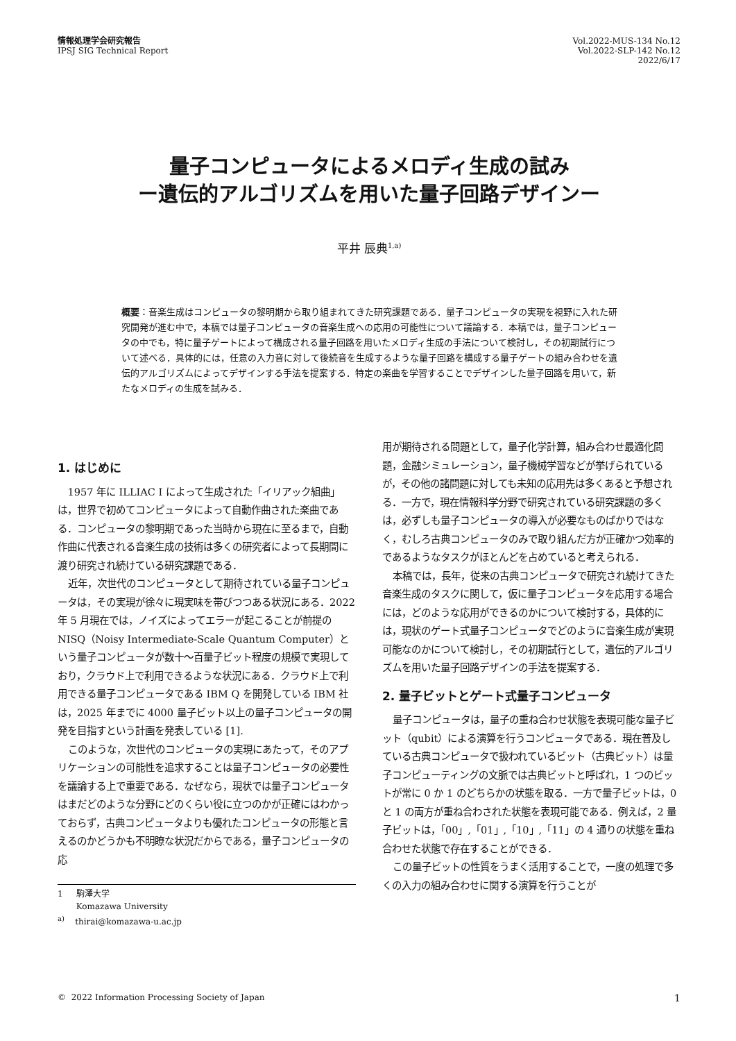情報処理学会研究報告
IPSJ SIG Technical Report
Vol.2022-MUS-134 No.12
Vol.2022-SLP-142 No.12
2022/6/17
量子コンピュータによるメロディ生成の試み
ー遺伝的アルゴリズムを用いた量子回路デザインー
平井 辰典<sup>1,a)</sup>
概要：音楽生成はコンピュータの黎明期から取り組まれてきた研究課題である．量子コンピュータの実現を視野に入れた研究開発が進む中で，本稿では量子コンピュータの音楽生成への応用の可能性について議論する．本稿では，量子コンピュータの中でも，特に量子ゲートによって構成される量子回路を用いたメロディ生成の手法について検討し，その初期試行について述べる．具体的には，任意の入力音に対して後続音を生成するような量子回路を構成する量子ゲートの組み合わせを遺伝的アルゴリズムによってデザインする手法を提案する．特定の楽曲を学習することでデザインした量子回路を用いて，新たなメロディの生成を試みる．
1. はじめに
1957 年に ILLIAC I によって生成された「イリアック組曲」は，世界で初めてコンピュータによって自動作曲された楽曲である．コンピュータの黎明期であった当時から現在に至るまで，自動作曲に代表される音楽生成の技術は多くの研究者によって長期間に渡り研究され続けている研究課題である．
近年，次世代のコンピュータとして期待されている量子コンピュータは，その実現が徐々に現実味を帯びつつある状況にある．2022 年 5 月現在では，ノイズによってエラーが起こることが前提の NISQ（Noisy Intermediate-Scale Quantum Computer）という量子コンピュータが数十〜百量子ビット程度の規模で実現しており，クラウド上で利用できるような状況にある．クラウド上で利用できる量子コンピュータである IBM Q を開発している IBM 社は，2025 年までに 4000 量子ビット以上の量子コンピュータの開発を目指すという計画を発表している [1].
このような，次世代のコンピュータの実現にあたって，そのアプリケーションの可能性を追求することは量子コンピュータの必要性を議論する上で重要である．なぜなら，現状では量子コンピュータはまだどのような分野にどのくらい役に立つのかが正確にはわかっておらず，古典コンピュータよりも優れたコンピュータの形態と言えるのかどうかも不明瞭な状況だからである，量子コンピュータの応
1 駒澤大学
Komazawa University
<sup>a)</sup> thirai@komazawa-u.ac.jp
用が期待される問題として，量子化学計算，組み合わせ最適化問題，金融シミュレーション，量子機械学習などが挙げられているが，その他の諸問題に対しても未知の応用先は多くあると予想される．一方で，現在情報科学分野で研究されている研究課題の多くは，必ずしも量子コンピュータの導入が必要なものばかりではなく，むしろ古典コンピュータのみで取り組んだ方が正確かつ効率的であるようなタスクがほとんどを占めていると考えられる．
本稿では，長年，従来の古典コンピュータで研究され続けてきた音楽生成のタスクに関して，仮に量子コンピュータを応用する場合には，どのような応用ができるのかについて検討する，具体的には，現状のゲート式量子コンピュータでどのように音楽生成が実現可能なのかについて検討し，その初期試行として，遺伝的アルゴリズムを用いた量子回路デザインの手法を提案する．
2. 量子ビットとゲート式量子コンピュータ
量子コンピュータは，量子の重ね合わせ状態を表現可能な量子ビット（qubit）による演算を行うコンピュータである．現在普及している古典コンピュータで扱われているビット（古典ビット）は量子コンピューティングの文脈では古典ビットと呼ばれ，1 つのビットが常に 0 か 1 のどちらかの状態を取る．一方で量子ビットは，0 と 1 の両方が重ね合わされた状態を表現可能である．例えば，2 量子ビットは，「00」,「01」,「10」,「11」の 4 通りの状態を重ね合わせた状態で存在することができる．
この量子ビットの性質をうまく活用することで，一度の処理で多くの入力の組み合わせに関する演算を行うことが
© 2022 Information Processing Society of Japan 1